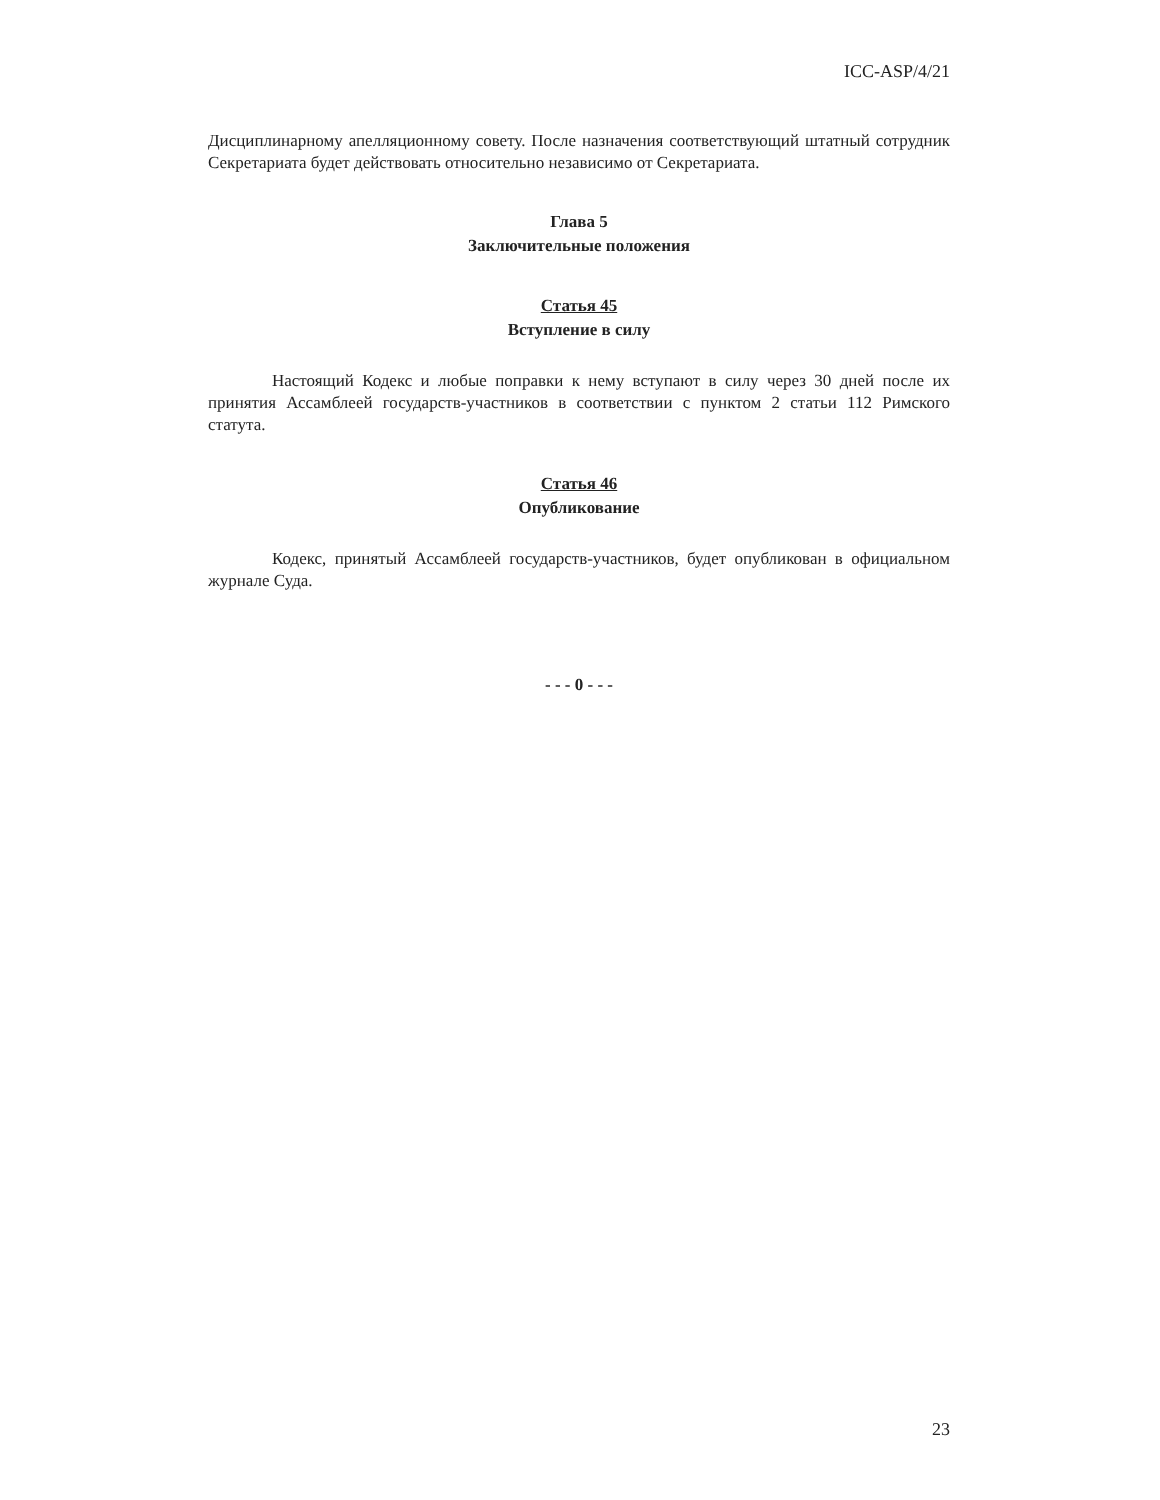ICC-ASP/4/21
Дисциплинарному апелляционному совету. После назначения соответствующий штатный сотрудник Секретариата будет действовать относительно независимо от Секретариата.
Глава 5
Заключительные положения
Статья 45
Вступление в силу
Настоящий Кодекс и любые поправки к нему вступают в силу через 30 дней после их принятия Ассамблеей государств-участников в соответствии с пунктом 2 статьи 112 Римского статута.
Статья 46
Опубликование
Кодекс, принятый Ассамблеей государств-участников, будет опубликован в официальном журнале Суда.
- - - 0 - - -
23